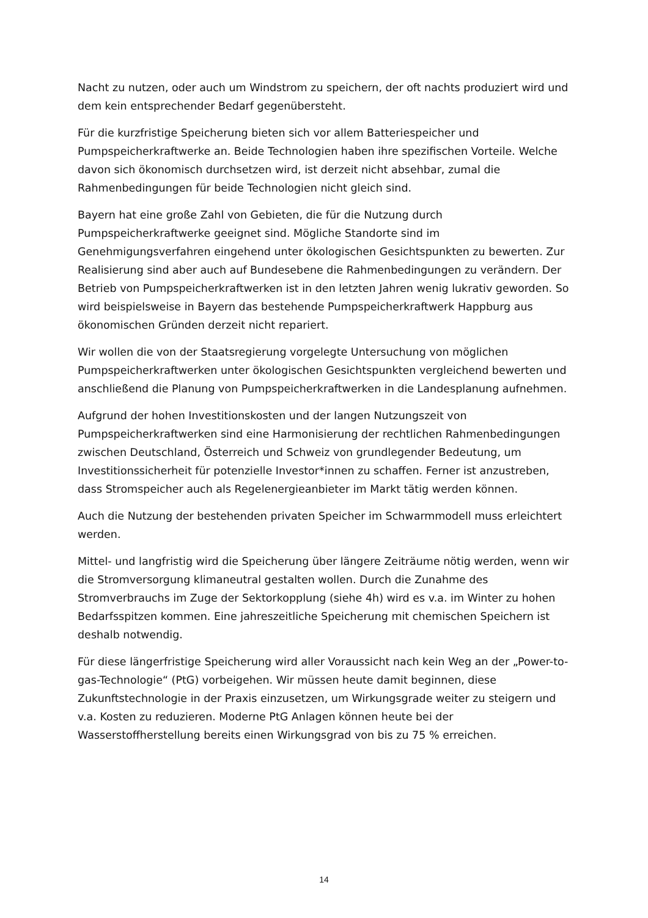Nacht zu nutzen, oder auch um Windstrom zu speichern, der oft nachts produziert wird und dem kein entsprechender Bedarf gegenübersteht.
Für die kurzfristige Speicherung bieten sich vor allem Batteriespeicher und Pumpspeicherkraftwerke an. Beide Technologien haben ihre spezifischen Vorteile. Welche davon sich ökonomisch durchsetzen wird, ist derzeit nicht absehbar, zumal die Rahmenbedingungen für beide Technologien nicht gleich sind.
Bayern hat eine große Zahl von Gebieten, die für die Nutzung durch Pumpspeicherkraftwerke geeignet sind. Mögliche Standorte sind im Genehmigungsverfahren eingehend unter ökologischen Gesichtspunkten zu bewerten. Zur Realisierung sind aber auch auf Bundesebene die Rahmenbedingungen zu verändern. Der Betrieb von Pumpspeicherkraftwerken ist in den letzten Jahren wenig lukrativ geworden. So wird beispielsweise in Bayern das bestehende Pumpspeicherkraftwerk Happburg aus ökonomischen Gründen derzeit nicht repariert.
Wir wollen die von der Staatsregierung vorgelegte Untersuchung von möglichen Pumpspeicherkraftwerken unter ökologischen Gesichtspunkten vergleichend bewerten und anschließend die Planung von Pumpspeicherkraftwerken in die Landesplanung aufnehmen.
Aufgrund der hohen Investitionskosten und der langen Nutzungszeit von Pumpspeicherkraftwerken sind eine Harmonisierung der rechtlichen Rahmenbedingungen zwischen Deutschland, Österreich und Schweiz von grundlegender Bedeutung, um Investitionssicherheit für potenzielle Investor*innen zu schaffen. Ferner ist anzustreben, dass Stromspeicher auch als Regelenergieanbieter im Markt tätig werden können.
Auch die Nutzung der bestehenden privaten Speicher im Schwarmmodell muss erleichtert werden.
Mittel- und langfristig wird die Speicherung über längere Zeiträume nötig werden, wenn wir die Stromversorgung klimaneutral gestalten wollen. Durch die Zunahme des Stromverbrauchs im Zuge der Sektorkopplung (siehe 4h) wird es v.a. im Winter zu hohen Bedarfsspitzen kommen. Eine jahreszeitliche Speicherung mit chemischen Speichern ist deshalb notwendig.
Für diese längerfristige Speicherung wird aller Voraussicht nach kein Weg an der „Power-to-gas-Technologie“ (PtG) vorbeigehen. Wir müssen heute damit beginnen, diese Zukunftstechnologie in der Praxis einzusetzen, um Wirkungsgrade weiter zu steigern und v.a. Kosten zu reduzieren. Moderne PtG Anlagen können heute bei der Wasserstoffherstellung bereits einen Wirkungsgrad von bis zu 75 % erreichen.
14